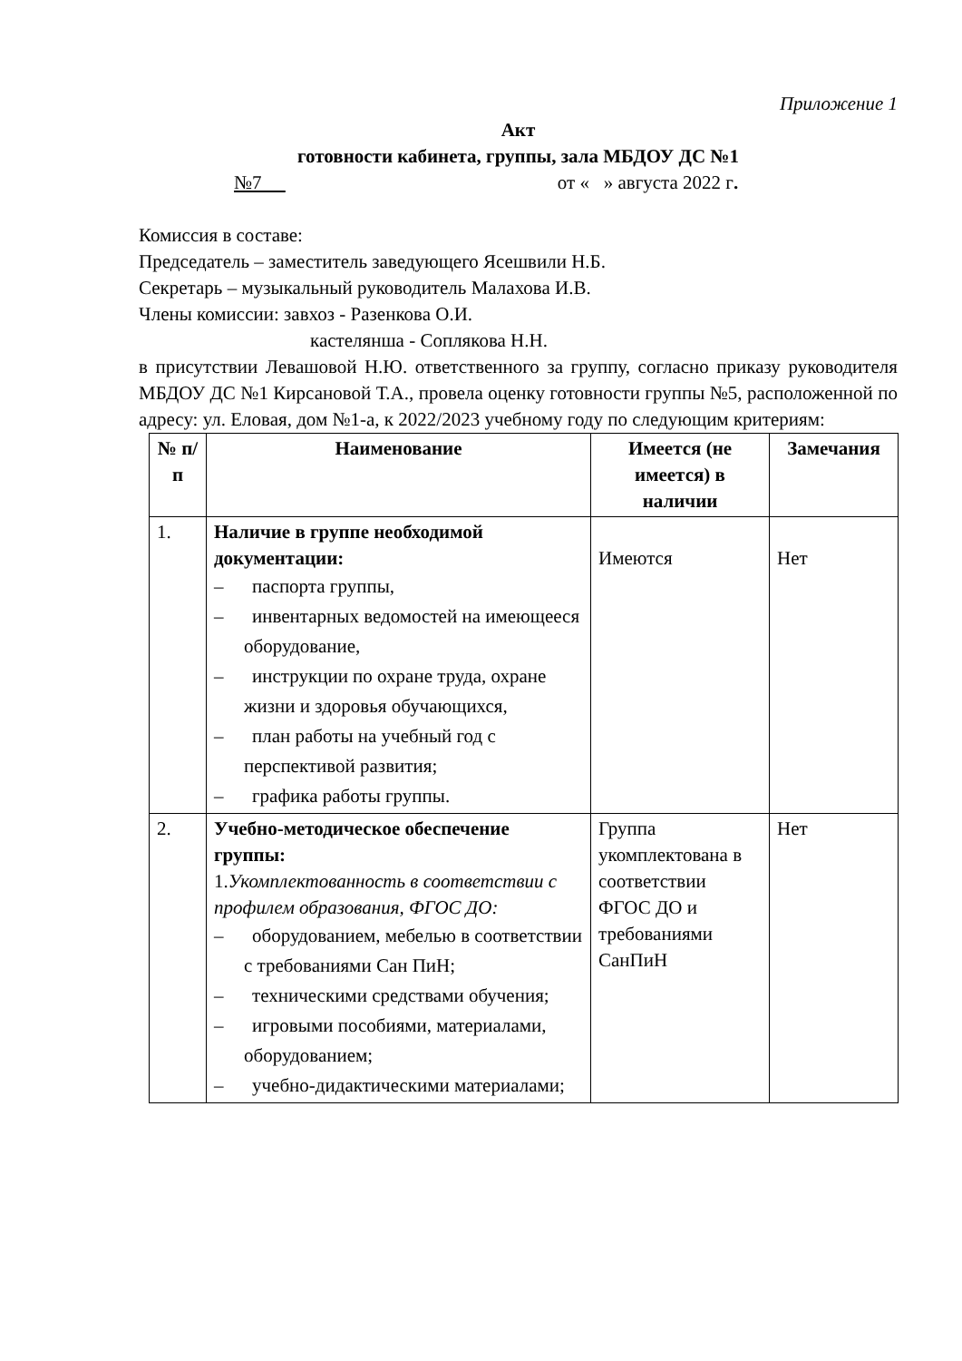Приложение 1
Акт
готовности кабинета, группы, зала МБДОУ ДС №1
№7 от « » августа 2022 г.
Комиссия в составе:
Председатель – заместитель заведующего Ясешвили Н.Б.
Секретарь – музыкальный руководитель Малахова И.В.
Члены комиссии: завхоз - Разенкова О.И.
кастелянша - Соплякова Н.Н.
в присутствии Левашовой Н.Ю. ответственного за группу, согласно приказу руководителя МБДОУ ДС №1 Кирсановой Т.А., провела оценку готовности группы №5, расположенной по адресу: ул. Еловая, дом №1-а, к 2022/2023 учебному году по следующим критериям:
| № п/п | Наименование | Имеется (не имеется) в наличии | Замечания |
| --- | --- | --- | --- |
| 1. | Наличие в группе необходимой документации: – паспорта группы, – инвентарных ведомостей на имеющееся оборудование, – инструкции по охране труда, охране жизни и здоровья обучающихся, – план работы на учебный год с перспективой развития; – графика работы группы. | Имеются | Нет |
| 2. | Учебно-методическое обеспечение группы: 1. Укомплектованность в соответствии с профилем образования, ФГОС ДО: – оборудованием, мебелью в соответствии с требованиями Сан ПиН; – техническими средствами обучения; – игровыми пособиями, материалами, оборудованием; – учебно-дидактическими материалами; | Группа укомплектована в соответствии ФГОС ДО и требованиями СанПиН | Нет |